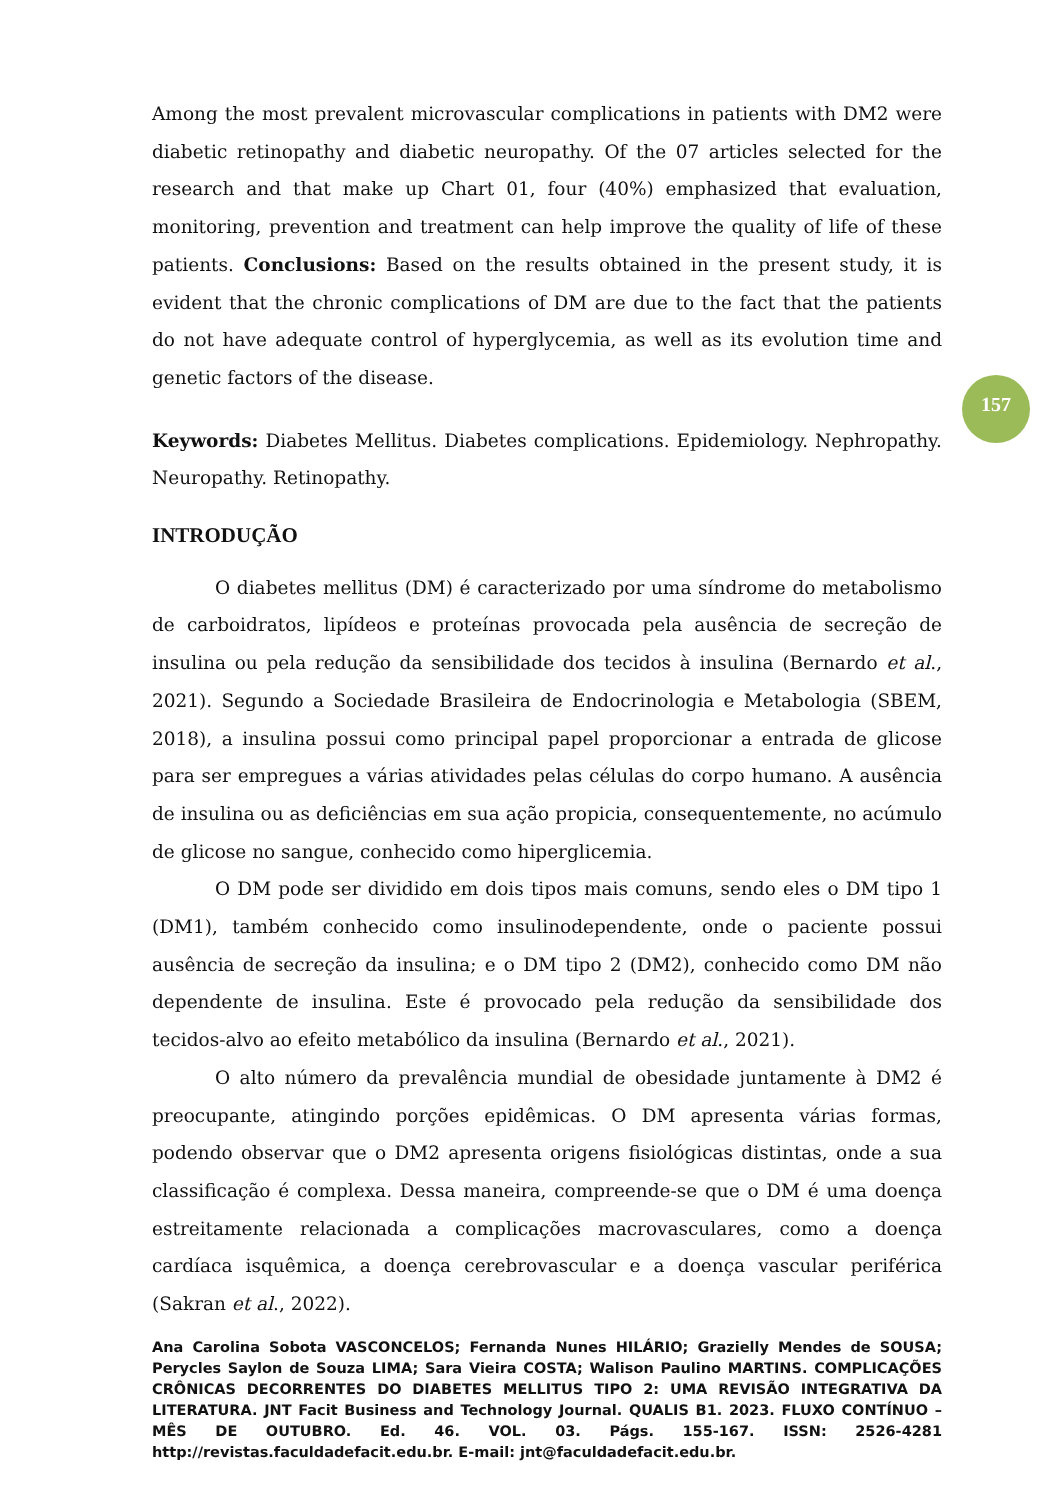Among the most prevalent microvascular complications in patients with DM2 were diabetic retinopathy and diabetic neuropathy. Of the 07 articles selected for the research and that make up Chart 01, four (40%) emphasized that evaluation, monitoring, prevention and treatment can help improve the quality of life of these patients. Conclusions: Based on the results obtained in the present study, it is evident that the chronic complications of DM are due to the fact that the patients do not have adequate control of hyperglycemia, as well as its evolution time and genetic factors of the disease.
Keywords: Diabetes Mellitus. Diabetes complications. Epidemiology. Nephropathy. Neuropathy. Retinopathy.
INTRODUÇÃO
O diabetes mellitus (DM) é caracterizado por uma síndrome do metabolismo de carboidratos, lipídeos e proteínas provocada pela ausência de secreção de insulina ou pela redução da sensibilidade dos tecidos à insulina (Bernardo et al., 2021). Segundo a Sociedade Brasileira de Endocrinologia e Metabologia (SBEM, 2018), a insulina possui como principal papel proporcionar a entrada de glicose para ser empregues a várias atividades pelas células do corpo humano. A ausência de insulina ou as deficiências em sua ação propicia, consequentemente, no acúmulo de glicose no sangue, conhecido como hiperglicemia.
O DM pode ser dividido em dois tipos mais comuns, sendo eles o DM tipo 1 (DM1), também conhecido como insulinodependente, onde o paciente possui ausência de secreção da insulina; e o DM tipo 2 (DM2), conhecido como DM não dependente de insulina. Este é provocado pela redução da sensibilidade dos tecidos-alvo ao efeito metabólico da insulina (Bernardo et al., 2021).
O alto número da prevalência mundial de obesidade juntamente à DM2 é preocupante, atingindo porções epidêmicas. O DM apresenta várias formas, podendo observar que o DM2 apresenta origens fisiológicas distintas, onde a sua classificação é complexa. Dessa maneira, compreende-se que o DM é uma doença estreitamente relacionada a complicações macrovasculares, como a doença cardíaca isquêmica, a doença cerebrovascular e a doença vascular periférica (Sakran et al., 2022).
157
Ana Carolina Sobota VASCONCELOS; Fernanda Nunes HILÁRIO; Grazielly Mendes de SOUSA; Perycles Saylon de Souza LIMA; Sara Vieira COSTA; Walison Paulino MARTINS. COMPLICAÇÕES CRÔNICAS DECORRENTES DO DIABETES MELLITUS TIPO 2: UMA REVISÃO INTEGRATIVA DA LITERATURA. JNT Facit Business and Technology Journal. QUALIS B1. 2023. FLUXO CONTÍNUO – MÊS DE OUTUBRO. Ed. 46. VOL. 03. Págs. 155-167. ISSN: 2526-4281 http://revistas.faculdadefacit.edu.br. E-mail: jnt@faculdadefacit.edu.br.